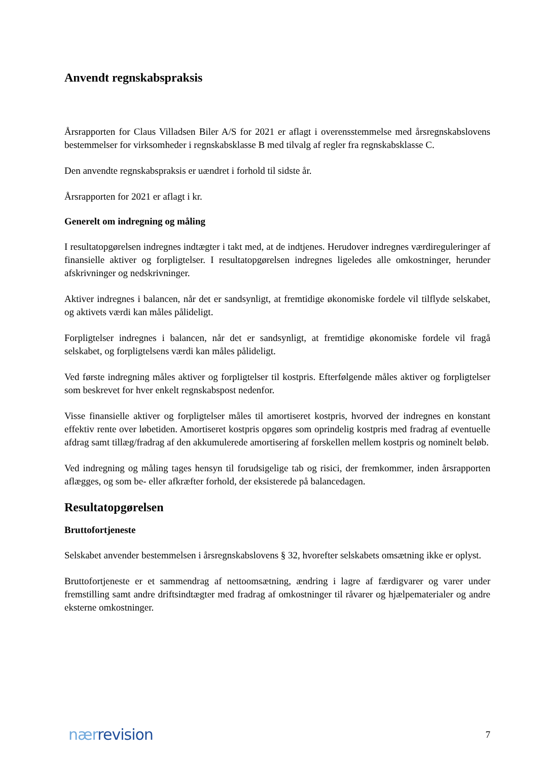Anvendt regnskabspraksis
Årsrapporten for Claus Villadsen Biler A/S for 2021 er aflagt i overensstemmelse med årsregnskabslovens bestemmelser for virksomheder i regnskabsklasse B med tilvalg af regler fra regnskabsklasse C.
Den anvendte regnskabspraksis er uændret i forhold til sidste år.
Årsrapporten for 2021 er aflagt i kr.
Generelt om indregning og måling
I resultatopgørelsen indregnes indtægter i takt med, at de indtjenes. Herudover indregnes værdireguleringer af finansielle aktiver og forpligtelser. I resultatopgørelsen indregnes ligeledes alle omkostninger, herunder afskrivninger og nedskrivninger.
Aktiver indregnes i balancen, når det er sandsynligt, at fremtidige økonomiske fordele vil tilflyde selskabet, og aktivets værdi kan måles pålideligt.
Forpligtelser indregnes i balancen, når det er sandsynligt, at fremtidige økonomiske fordele vil fragå selskabet, og forpligtelsens værdi kan måles pålideligt.
Ved første indregning måles aktiver og forpligtelser til kostpris. Efterfølgende måles aktiver og forpligtelser som beskrevet for hver enkelt regnskabspost nedenfor.
Visse finansielle aktiver og forpligtelser måles til amortiseret kostpris, hvorved der indregnes en konstant effektiv rente over løbetiden. Amortiseret kostpris opgøres som oprindelig kostpris med fradrag af eventuelle afdrag samt tillæg/fradrag af den akkumulerede amortisering af forskellen mellem kostpris og nominelt beløb.
Ved indregning og måling tages hensyn til forudsigelige tab og risici, der fremkommer, inden årsrapporten aflægges, og som be- eller afkræfter forhold, der eksisterede på balancedagen.
Resultatopgørelsen
Bruttofortjeneste
Selskabet anvender bestemmelsen i årsregnskabslovens § 32, hvorefter selskabets omsætning ikke er oplyst.
Bruttofortjeneste er et sammendrag af nettoomsætning, ændring i lagre af færdigvarer og varer under fremstilling samt andre driftsindtægter med fradrag af omkostninger til råvarer og hjælpematerialer og andre eksterne omkostninger.
nær revision 7